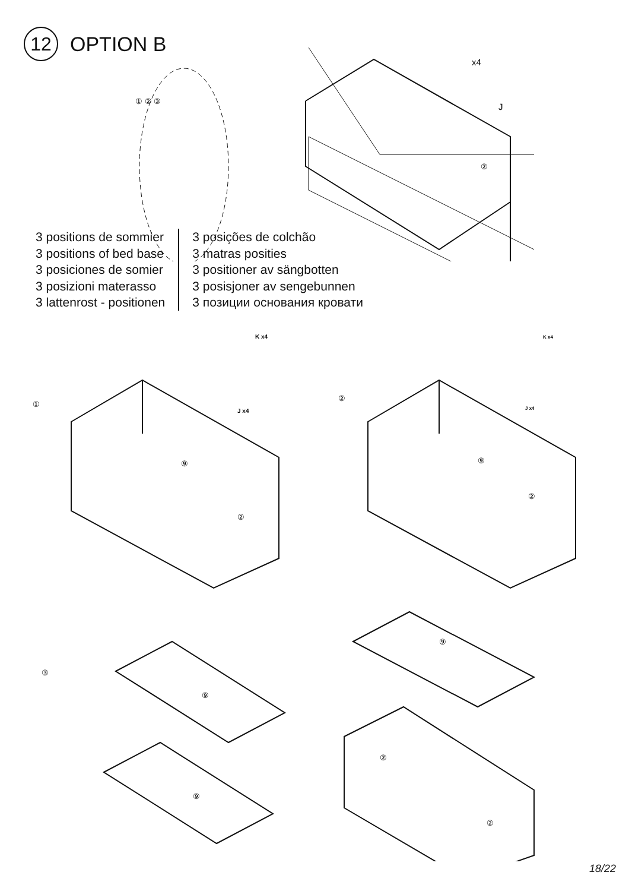12
OPTION B
① ② ③
②
x4
J
3 positions de sommier
3 positions of bed base
3 posiciones de somier
3 posizioni materasso
3 lattenrost - positionen
3 posições de colchão
3 matras posities
3 positioner av sängbotten
3 posisjoner av sengebunnen
3 позиции основания кровати
①
⑨
②
K x4
J x4
②
⑨
②
K x4
J x4
③
⑨
⑨
⑨
②
②
18/22